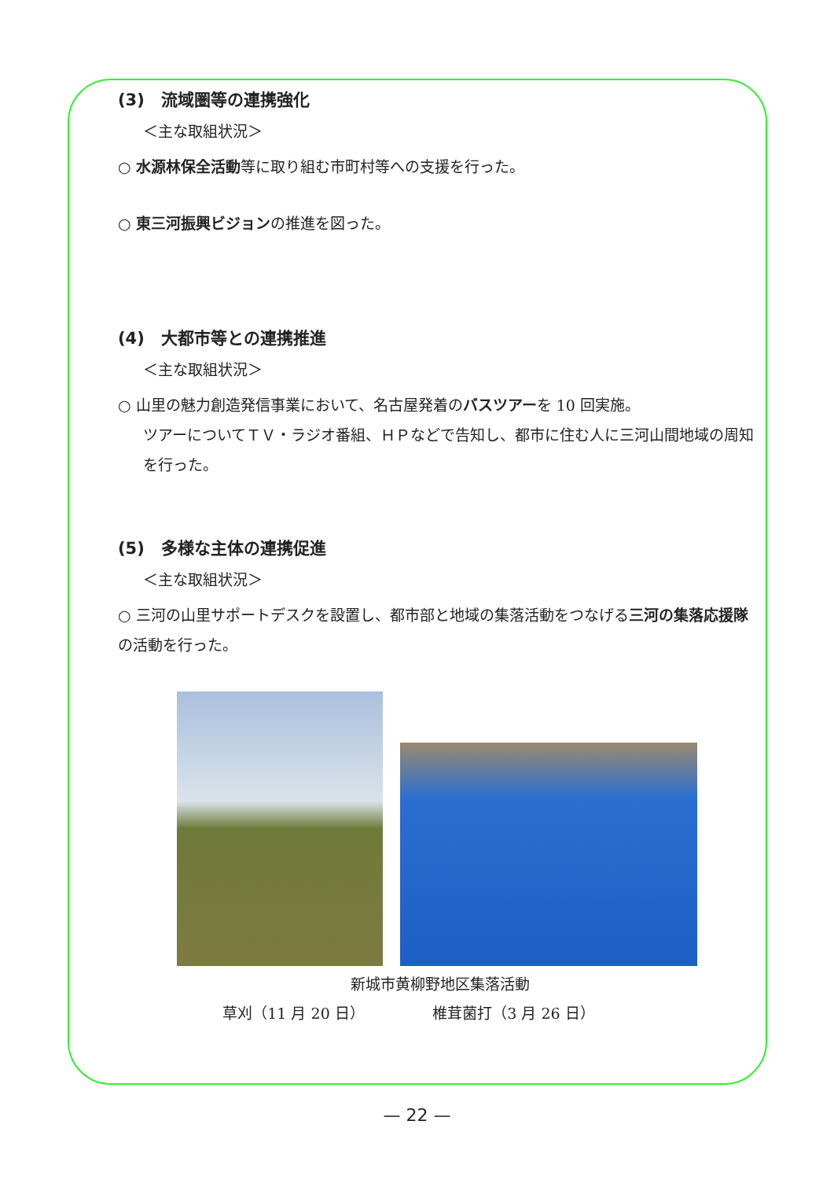(3)　流域圏等の連携強化
＜主な取組状況＞
○ 水源林保全活動等に取り組む市町村等への支援を行った。
○ 東三河振興ビジョンの推進を図った。
(4)　大都市等との連携推進
＜主な取組状況＞
○ 山里の魅力創造発信事業において、名古屋発着のバスツアーを 10 回実施。
ツアーについてＴＶ・ラジオ番組、ＨＰなどで告知し、都市に住む人に三河山間地域の周知を行った。
(5)　多様な主体の連携促進
＜主な取組状況＞
○ 三河の山里サポートデスクを設置し、都市部と地域の集落活動をつなげる三河の集落応援隊の活動を行った。
新城市黄柳野地区集落活動
草刈（11 月 20 日） 椎茸菌打（3 月 26 日）
— 22 —